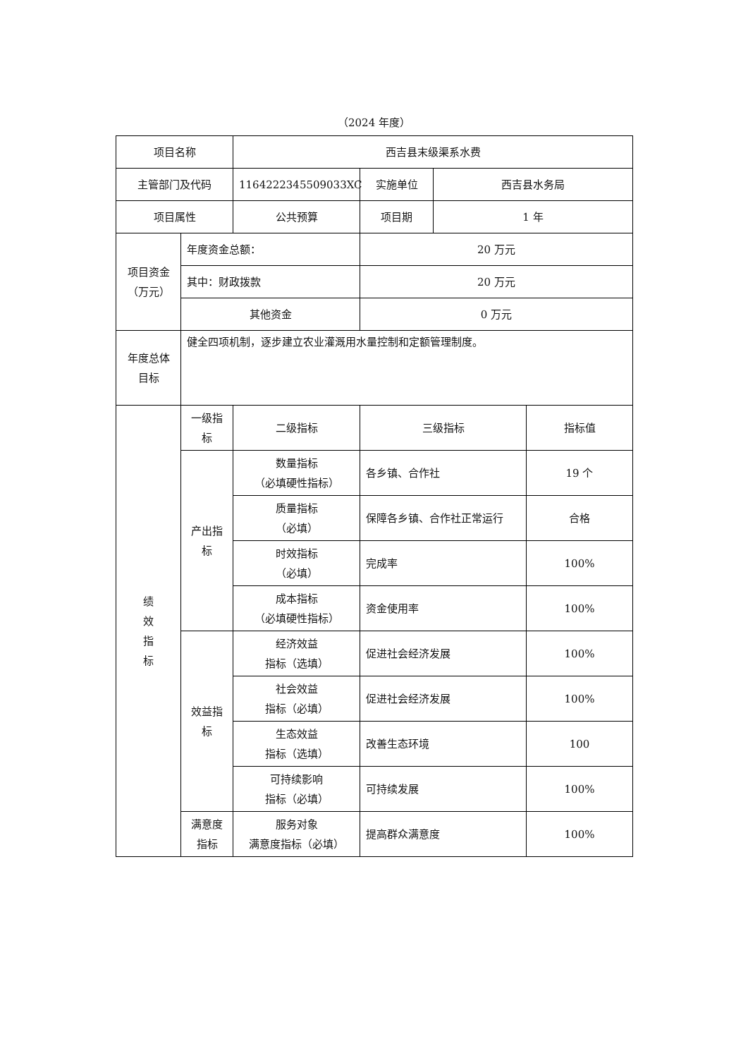（2024 年度）
| 项目名称 | | 西吉县末级渠系水费 | | | |
| 主管部门及代码 | | 1164222345509033XC | 实施单位 | 西吉县水务局 | |
| 项目属性 | | 公共预算 | 项目期 | 1 年 | |
| 项目资金 （万元） | 年度资金总额： | | 20 万元 | | |
| | 其中：财政拨款 | | 20 万元 | | |
| | 其他资金 | | 0 万元 | | |
| 年度总体 目标 | 健全四项机制，逐步建立农业灌溉用水量控制和定额管理制度。 | | | | |
| 绩 效 指 标 | 一级指标 | 二级指标 | 三级指标 | | 指标值 |
| | 产出指标 | 数量指标 （必填硬性指标） | 各乡镇、合作社 | | 19 个 |
| | | 质量指标 （必填） | 保障各乡镇、合作社正常运行 | | 合格 |
| | | 时效指标 （必填） | 完成率 | | 100% |
| | | 成本指标 （必填硬性指标） | 资金使用率 | | 100% |
| | 效益指标 | 经济效益 指标（选填） | 促进社会经济发展 | | 100% |
| | | 社会效益 指标（必填） | 促进社会经济发展 | | 100% |
| | | 生态效益 指标（选填） | 改善生态环境 | | 100 |
| | | 可持续影响 指标（必填） | 可持续发展 | | 100% |
| | 满意度 指标 | 服务对象 满意度指标（必填） | 提高群众满意度 | | 100% |